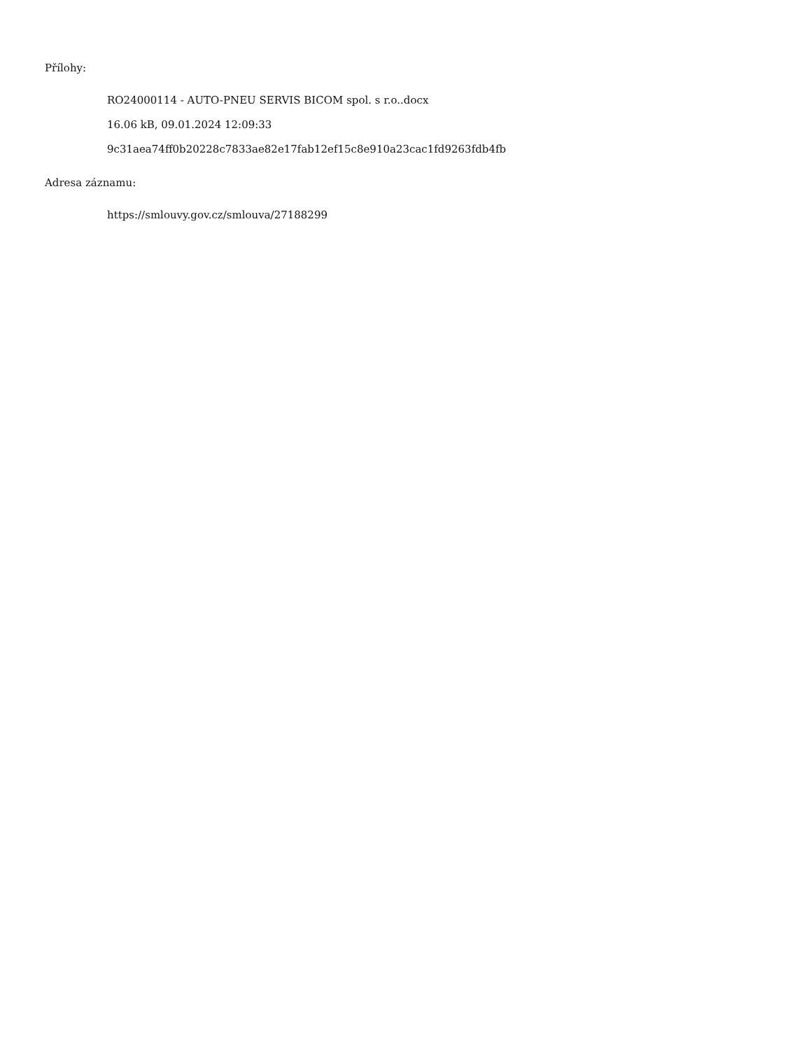Přílohy:
RO24000114 - AUTO-PNEU SERVIS BICOM spol. s r.o..docx
16.06 kB, 09.01.2024 12:09:33
9c31aea74ff0b20228c7833ae82e17fab12ef15c8e910a23cac1fd9263fdb4fb
Adresa záznamu:
https://smlouvy.gov.cz/smlouva/27188299